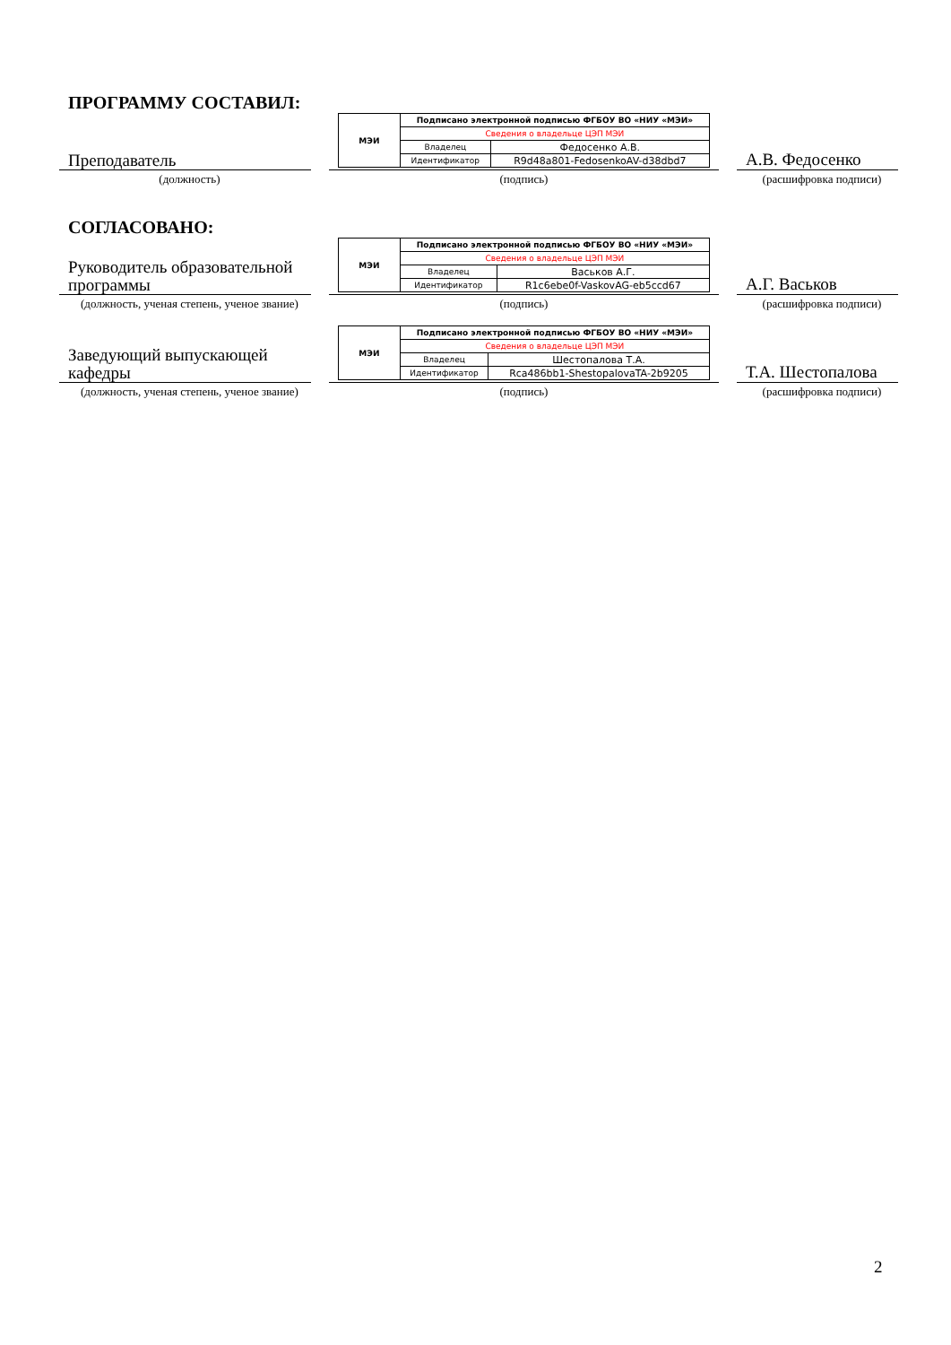ПРОГРАММУ СОСТАВИЛ:
Преподаватель
| МЭИ | Подписано электронной подписью ФГБОУ ВО «НИУ «МЭИ» | |
| | Сведения о владельце ЦЭП МЭИ | |
| | Владелец | Федосенко А.В. |
| | Идентификатор | R9d48a801-FedosenkoAV-d38dbd7 |
А.В. Федосенко
(должность) (подпись) (расшифровка подписи)
СОГЛАСОВАНО:
Руководитель образовательной программы
| МЭИ | Подписано электронной подписью ФГБОУ ВО «НИУ «МЭИ» | |
| | Сведения о владельце ЦЭП МЭИ | |
| | Владелец | Васьков А.Г. |
| | Идентификатор | R1c6ebe0f-VaskovAG-eb5ccd67 |
А.Г. Васьков
(должность, ученая степень, ученое звание)
(подпись) (расшифровка подписи)
Заведующий выпускающей кафедры
| МЭИ | Подписано электронной подписью ФГБОУ ВО «НИУ «МЭИ» | |
| | Сведения о владельце ЦЭП МЭИ | |
| | Владелец | Шестопалова Т.А. |
| | Идентификатор | Rca486bb1-ShestopalovaTA-2b9205 |
Т.А. Шестопалова
(должность, ученая степень, ученое звание)
(подпись) (расшифровка подписи)
2